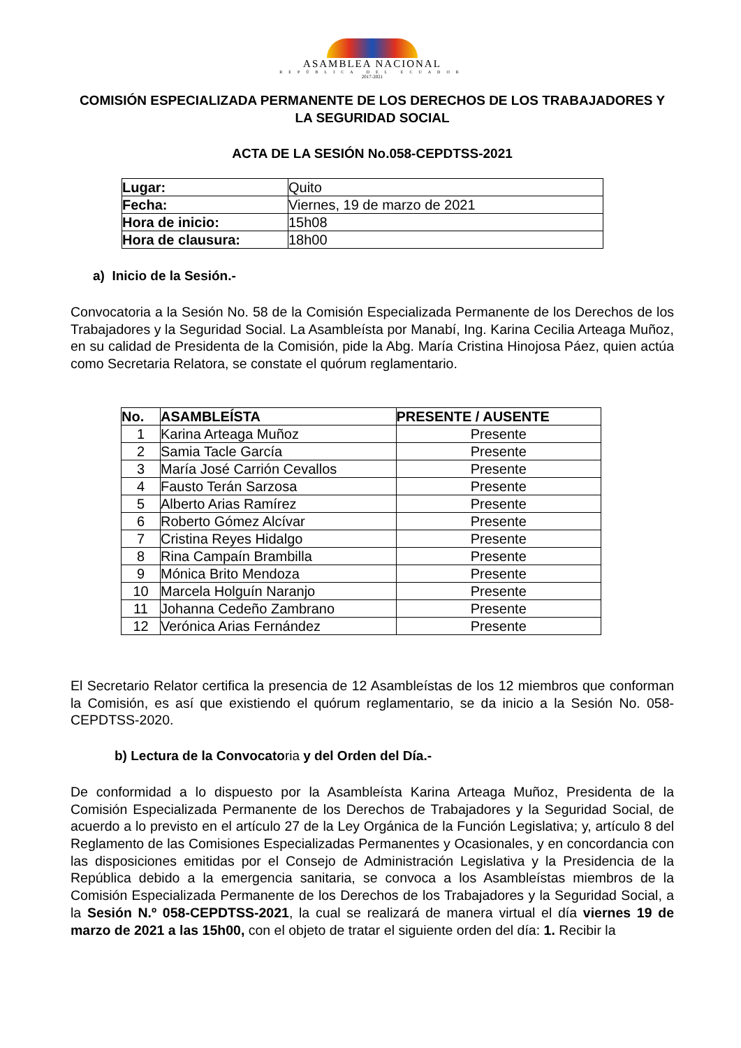ASAMBLEA NACIONAL
REPÚBLICA DEL ECUADOR
2017-2021
COMISIÓN ESPECIALIZADA PERMANENTE DE LOS DERECHOS DE LOS TRABAJADORES Y LA SEGURIDAD SOCIAL
ACTA DE LA SESIÓN No.058-CEPDTSS-2021
| Lugar: | Quito |
| Fecha: | Viernes, 19 de marzo de 2021 |
| Hora de inicio: | 15h08 |
| Hora de clausura: | 18h00 |
a) Inicio de la Sesión.-
Convocatoria a la Sesión No. 58 de la Comisión Especializada Permanente de los Derechos de los Trabajadores y la Seguridad Social. La Asambleísta por Manabí, Ing. Karina Cecilia Arteaga Muñoz, en su calidad de Presidenta de la Comisión, pide la Abg. María Cristina Hinojosa Páez, quien actúa como Secretaria Relatora, se constate el quórum reglamentario.
| No. | ASAMBLEÍSTA | PRESENTE / AUSENTE |
| --- | --- | --- |
| 1 | Karina Arteaga Muñoz | Presente |
| 2 | Samia Tacle García | Presente |
| 3 | María José Carrión Cevallos | Presente |
| 4 | Fausto Terán Sarzosa | Presente |
| 5 | Alberto Arias Ramírez | Presente |
| 6 | Roberto Gómez Alcívar | Presente |
| 7 | Cristina Reyes Hidalgo | Presente |
| 8 | Rina Campaín Brambilla | Presente |
| 9 | Mónica Brito Mendoza | Presente |
| 10 | Marcela Holguín Naranjo | Presente |
| 11 | Johanna Cedeño Zambrano | Presente |
| 12 | Verónica Arias Fernández | Presente |
El Secretario Relator certifica la presencia de 12 Asambleístas de los 12 miembros que conforman la Comisión, es así que existiendo el quórum reglamentario, se da inicio a la Sesión No. 058-CEPDTSS-2020.
b) Lectura de la Convocatoria y del Orden del Día.-
De conformidad a lo dispuesto por la Asambleísta Karina Arteaga Muñoz, Presidenta de la Comisión Especializada Permanente de los Derechos de Trabajadores y la Seguridad Social, de acuerdo a lo previsto en el artículo 27 de la Ley Orgánica de la Función Legislativa; y, artículo 8 del Reglamento de las Comisiones Especializadas Permanentes y Ocasionales, y en concordancia con las disposiciones emitidas por el Consejo de Administración Legislativa y la Presidencia de la República debido a la emergencia sanitaria, se convoca a los Asambleístas miembros de la Comisión Especializada Permanente de los Derechos de los Trabajadores y la Seguridad Social, a la Sesión N.º 058-CEPDTSS-2021, la cual se realizará de manera virtual el día viernes 19 de marzo de 2021 a las 15h00, con el objeto de tratar el siguiente orden del día: 1. Recibir la